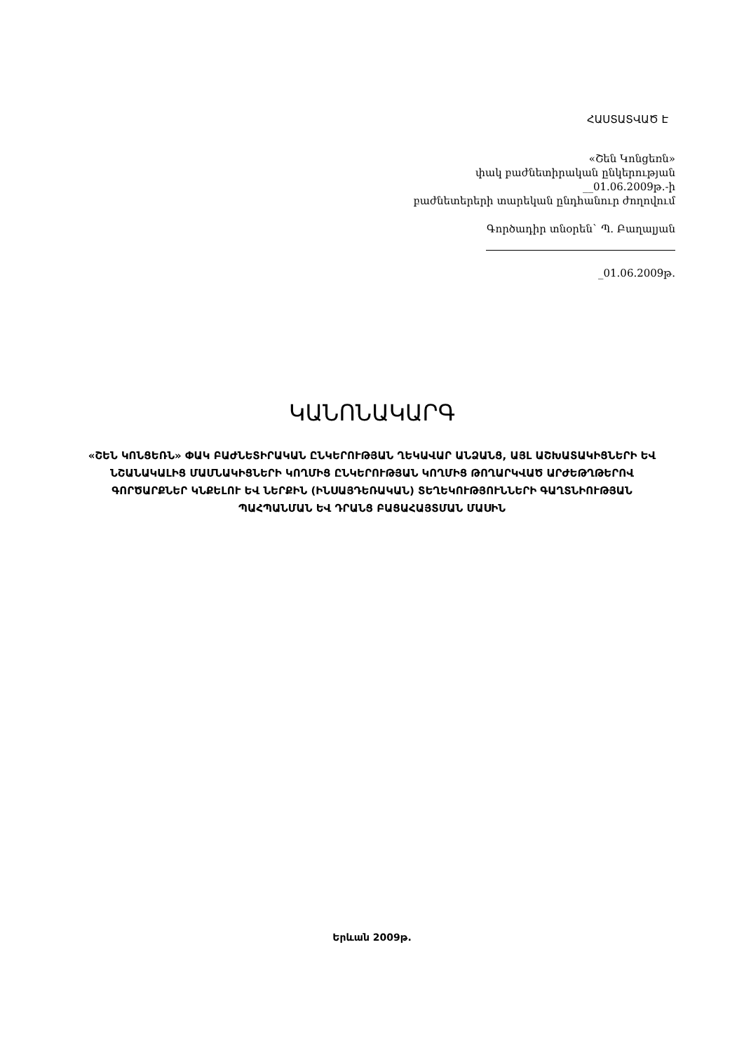ՀԱՍՏԱՏՎԱԾ Է
«Շեն Կոնցեռն»
փակ բաժնետիրական ընկերության
__01.06.2009թ.-ի
բաժնետերերի տարեկան ընդհանուր ժողովում
Գործադիր տնօրեն` Պ. Բաղալյան
_01.06.2009թ.
ԿԱՆՈՆԱԿԱՐԳ
«ՇԵՆ ԿՈՆՑԵՌՆ» ՓԱԿ ԲԱԺՆԵՏԻՐԱԿԱՆ ԸՆԿԵՐՈՒԹՅԱՆ ՂԵԿԱՎԱՐ ԱՆՁԱՆՑ, ԱՅԼ ԱՇԽԱՏԱԿԻՑՆԵՐԻ ԵՎ ՆՇԱՆԱԿԱԼԻՑ ՄԱՄՆԱԿԻՑՆԵՐԻ ԿՈՂՄԻՑ ԸՆԿԵՐՈՒԹՅԱՆ ԿՈՂՄԻՑ ԹՈՂԱՐԿՎԱԾ ԱՐԺԵԹՂԹԵՐՈՎ ԳՈՐԾԱՐՔՆԵՐ ԿՆՔԵԼՈՒ ԵՎ ՆԵՐՔԻՆ (ԻՆՍԱՅԴԵՌԱԿԱՆ) ՏԵՂԵԿՈՒԹՅՈՒՆՆԵՐԻ ԳԱՂՏՆԻՈՒԹՅԱՆ ՊԱՀՊԱՆՄԱՆ ԵՎ ԴՐԱՆՑ ԲԱՑԱՀԱՅՏՄԱՆ ՄԱՍԻՆ
Երևան 2009թ.